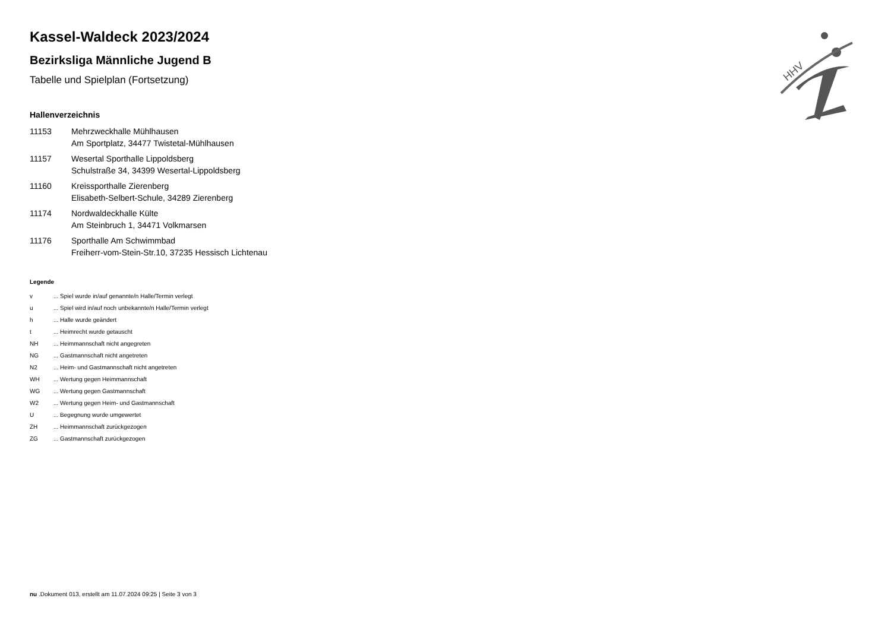HHV
Kassel-Waldeck 2023/2024
Bezirksliga Männliche Jugend B
Tabelle und Spielplan (Fortsetzung)
Hallenverzeichnis
| 11153 | Mehrzweckhalle Mühlhausen Am Sportplatz, 34477 Twistetal-Mühlhausen |
| 11157 | Wesertal Sporthalle Lippoldsberg Schulstraße 34, 34399 Wesertal-Lippoldsberg |
| 11160 | Kreissporthalle Zierenberg Elisabeth-Selbert-Schule, 34289 Zierenberg |
| 11174 | Nordwaldeckhalle Külte Am Steinbruch 1, 34471 Volkmarsen |
| 11176 | Sporthalle Am Schwimmbad Freiherr-vom-Stein-Str.10, 37235 Hessisch Lichtenau |
Legende
| v | ... Spiel wurde in/auf genannte/n Halle/Termin verlegt |
| u | ... Spiel wird in/auf noch unbekannte/n Halle/Termin verlegt |
| h | ... Halle wurde geändert |
| t | ... Heimrecht wurde getauscht |
| NH | ... Heimmannschaft nicht angegreten |
| NG | ... Gastmannschaft nicht angetreten |
| N2 | ... Heim- und Gastmannschaft nicht angetreten |
| WH | ... Wertung gegen Heimmannschaft |
| WG | ... Wertung gegen Gastmannschaft |
| W2 | ... Wertung gegen Heim- und Gastmannschaft |
| U | ... Begegnung wurde umgewertet |
| ZH | ... Heimmannschaft zurückgezogen |
| ZG | ... Gastmannschaft zurückgezogen |
nu .Dokument 013, erstellt am 11.07.2024 09:25 | Seite 3 von 3